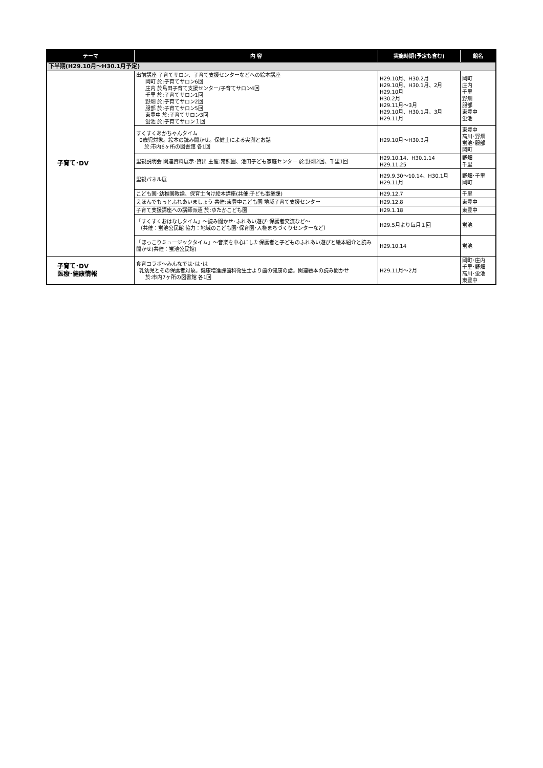| テーマ | 内 容 | 実施時期(予定も含む) | 館名 |
| --- | --- | --- | --- |
| 下半期(H29.10月～H30.1月予定) | | | |
| 子育て･DV | 出前講座 子育てサロン、子育て支援センターなどへの絵本講座 岡町 於:子育てサロン6回 庄内 於島田子育て支援センター/子育てサロン4回 千里 於:子育てサロン1回 野畑 於:子育てサロン2回 服部 於:子育てサロン5回 東豊中 於:子育てサロン3回 蛍池 於:子育てサロン１回 | H29.10月、H30.2月 H29.10月、H30.1月、2月 H29.10月 H30.2月 H29.11月～3月 H29.10月、H30.1月、3月 H29.11月 | 岡町 庄内 千里 野畑 服部 東豊中 蛍池 |
| | すくすくあかちゃんタイム 0歳児対象。絵本の読み聞かせ。保健士による実測とお話 於:市内6ヶ所の図書館 各1回 | H29.10月～H30.3月 | 東豊中 高川･野畑 蛍池･服部 岡町 |
| | 里親説明会 関連資料展示･貸出 主催:常照園、池田子ども家庭センター 於:野畑2回、千里1回 | H29.10.14、H30.1.14 H29.11.25 | 野畑 千里 |
| | 里親パネル展 | H29.9.30～10.14、H30.1月 H29.11月 | 野畑･千里 岡町 |
| | こども園･幼稚園教諭、保育士向け絵本講座(共催:子ども事業課) | H29.12.7 | 千里 |
| | えほんでもっとふれあいましょう 共催:東豊中こども園 地域子育て支援センター | H29.12.8 | 東豊中 |
| | 子育て支援講座への講師派遣 於:ゆたかこども園 | H29.1.18 | 東豊中 |
| | 「すくすくおはなしタイム」～読み聞かせ･ふれあい遊び･保護者交流など～ （共催：蛍池公民館 協力：地域のこども園･保育園･人権まちづくりセンターなど） | H29.5月より毎月１回 | 蛍池 |
| | 「ほっこりミュージックタイム」～音楽を中心にした保護者と子どものふれあい遊びと絵本紹介と読み聞かせ(共催：蛍池公民館) | H29.10.14 | 蛍池 |
| 子育て･DV 医療･健康情報 | 食育コラボ～みんなでは･は･は 乳幼児とその保護者対象。健康増進課歯科衛生士より歯の健康の話。関連絵本の読み聞かせ 於:市内7ヶ所の図書館 各1回 | H29.11月～2月 | 岡町･庄内 千里･野畑 高川･蛍池 東豊中 |